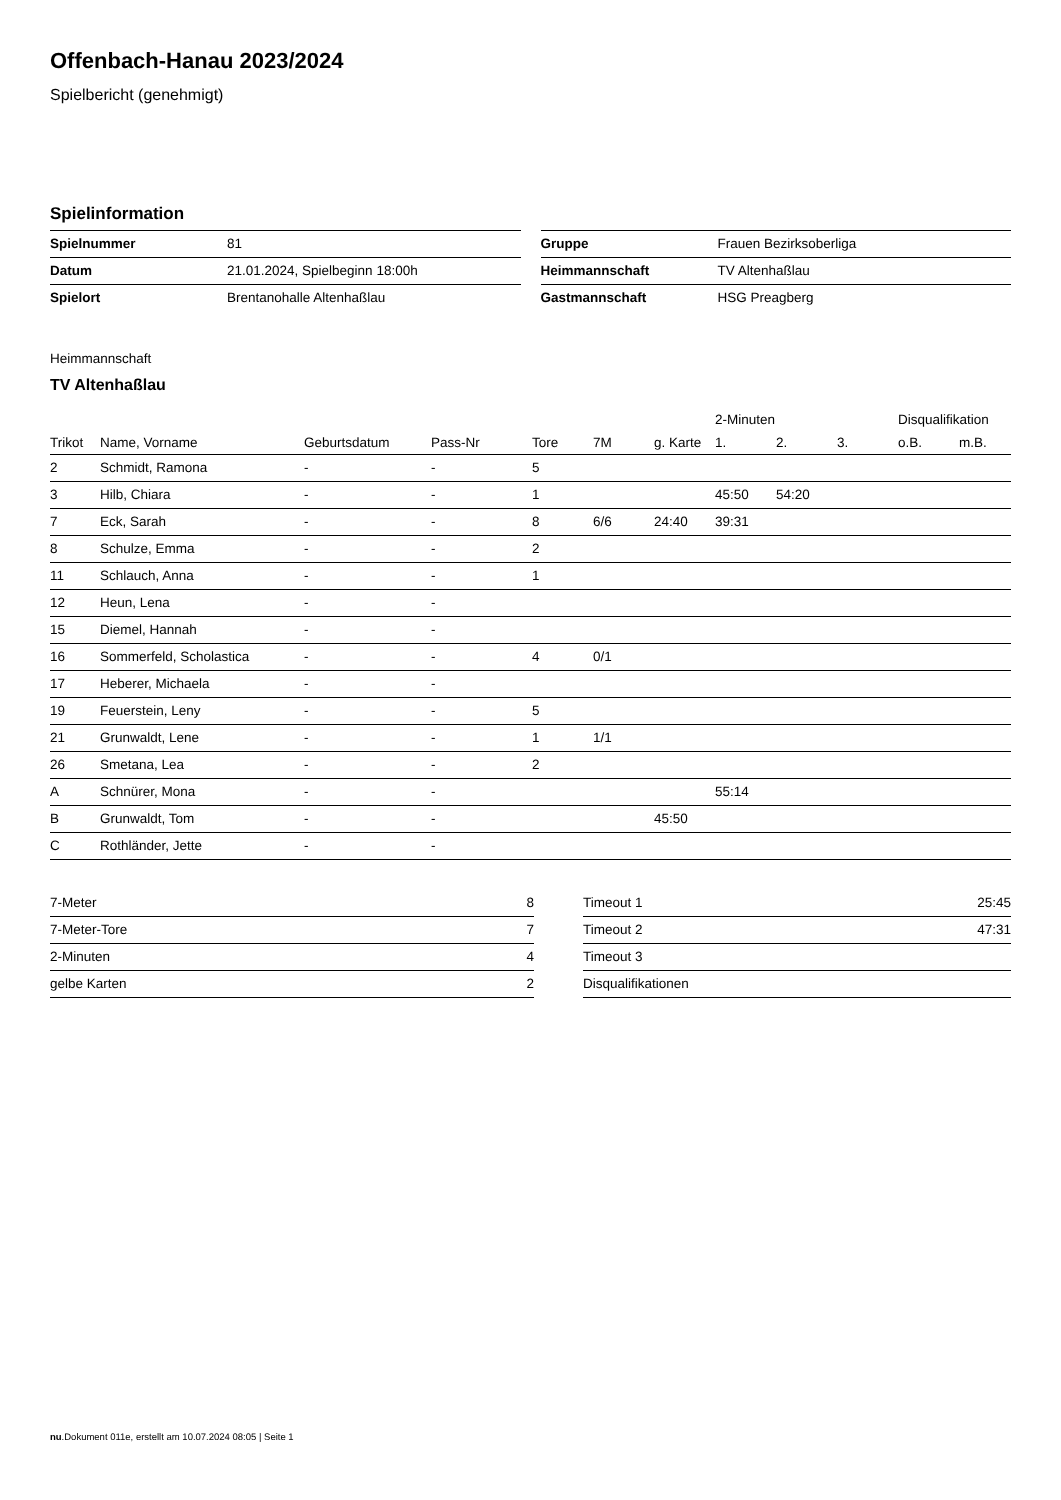Offenbach-Hanau 2023/2024
Spielbericht (genehmigt)
Spielinformation
| Spielnummer | 81 |
| Datum | 21.01.2024, Spielbeginn 18:00h |
| Spielort | Brentanohalle Altenhaßlau |
| Gruppe | Frauen Bezirksoberliga |
| Heimmannschaft | TV Altenhaßlau |
| Gastmannschaft | HSG Preagberg |
Heimmannschaft
TV Altenhaßlau
| | | | | | | | 2-Minuten | | | Disqualifikation | |
| --- | --- | --- | --- | --- | --- | --- | --- | --- | --- | --- | --- |
| Trikot | Name, Vorname | Geburtsdatum | Pass-Nr | Tore | 7M | g. Karte | 1. | 2. | 3. | o.B. | m.B. |
| 2 | Schmidt, Ramona | - | - | 5 | | | | | | | |
| 3 | Hilb, Chiara | - | - | 1 | | | 45:50 | 54:20 | | | |
| 7 | Eck, Sarah | - | - | 8 | 6/6 | 24:40 | 39:31 | | | | |
| 8 | Schulze, Emma | - | - | 2 | | | | | | | |
| 11 | Schlauch, Anna | - | - | 1 | | | | | | | |
| 12 | Heun, Lena | - | - | | | | | | | | |
| 15 | Diemel, Hannah | - | - | | | | | | | | |
| 16 | Sommerfeld, Scholastica | - | - | 4 | 0/1 | | | | | | |
| 17 | Heberer, Michaela | - | - | | | | | | | | |
| 19 | Feuerstein, Leny | - | - | 5 | | | | | | | |
| 21 | Grunwaldt, Lene | - | - | 1 | 1/1 | | | | | | |
| 26 | Smetana, Lea | - | - | 2 | | | | | | | |
| A | Schnürer, Mona | - | - | | | | 55:14 | | | | |
| B | Grunwaldt, Tom | - | - | | | 45:50 | | | | | |
| C | Rothländer, Jette | - | - | | | | | | | | |
| 7-Meter | 8 |
| 7-Meter-Tore | 7 |
| 2-Minuten | 4 |
| gelbe Karten | 2 |
| Timeout 1 | 25:45 |
| Timeout 2 | 47:31 |
| Timeout 3 | |
| Disqualifikationen | |
nu.Dokument 011e, erstellt am 10.07.2024 08:05 | Seite 1